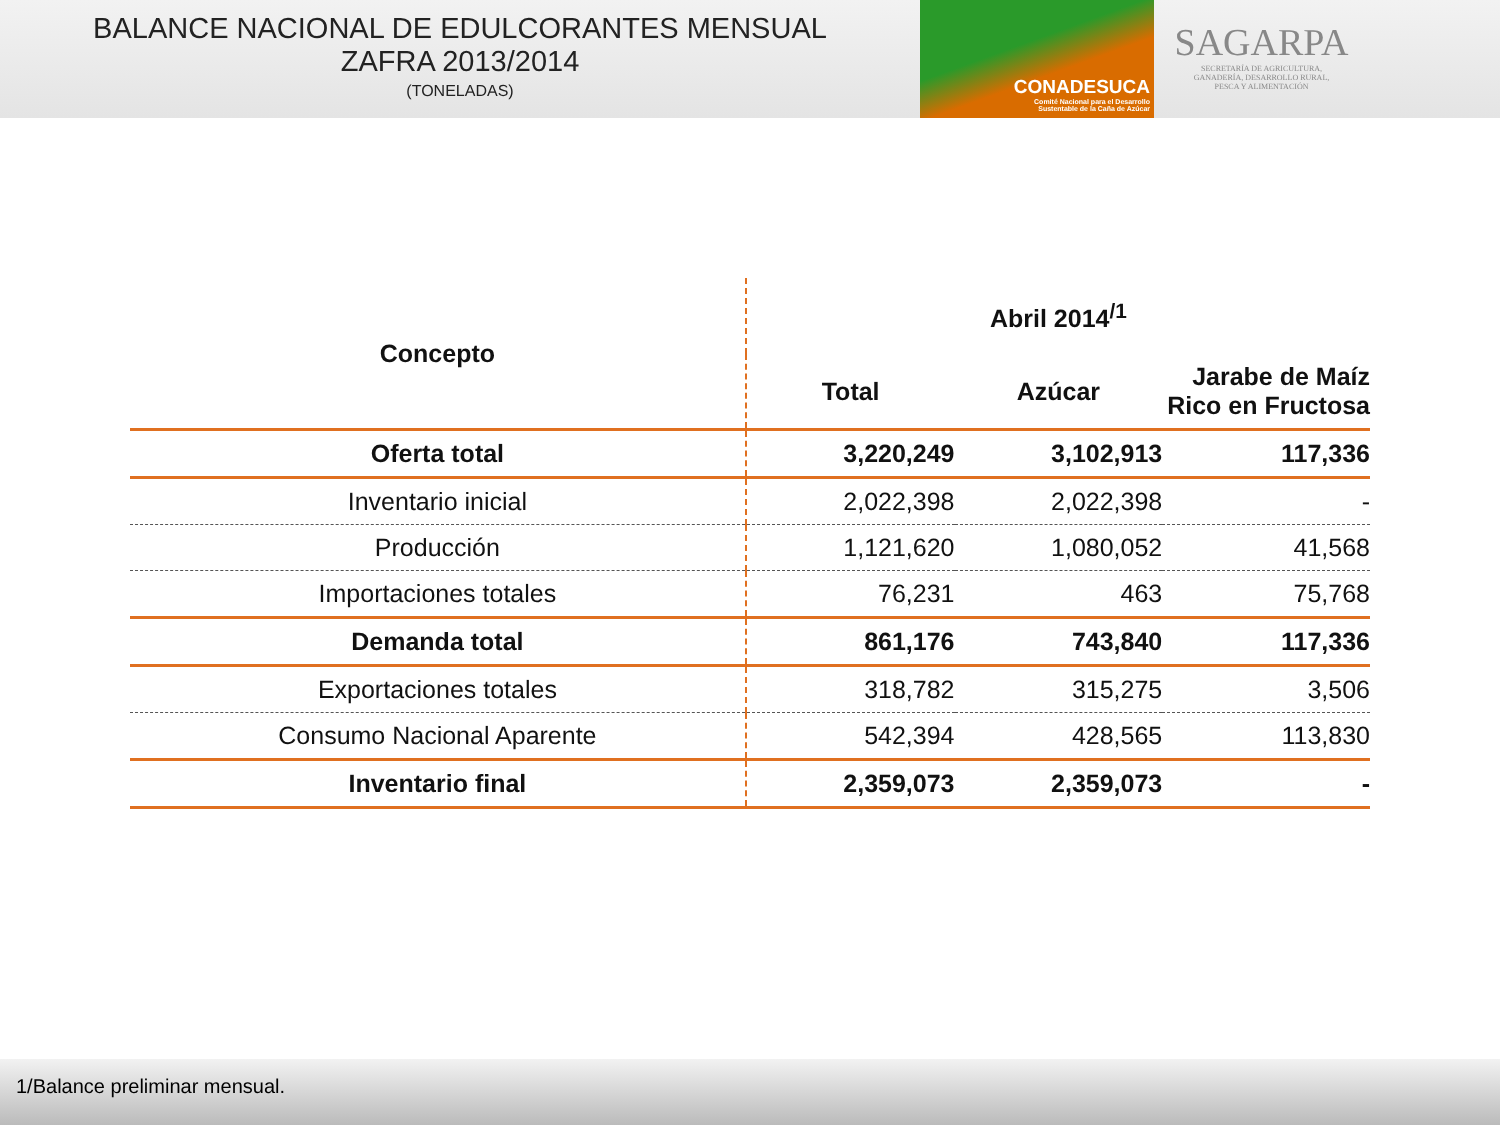BALANCE NACIONAL DE EDULCORANTES MENSUAL
ZAFRA 2013/2014
(TONELADAS)
CONADESUCA
Comité Nacional para el Desarrollo
Sustentable de la Caña de Azúcar
SAGARPA
SECRETARÍA DE AGRICULTURA,
GANADERÍA, DESARROLLO RURAL,
PESCA Y ALIMENTACIÓN
| Concepto | Abril 2014<sup>/1</sup> | | |
| --- | --- | --- | --- |
| | Total | Azúcar | Jarabe de Maíz Rico en Fructosa |
| Oferta total | 3,220,249 | 3,102,913 | 117,336 |
| Inventario inicial | 2,022,398 | 2,022,398 | - |
| Producción | 1,121,620 | 1,080,052 | 41,568 |
| Importaciones totales | 76,231 | 463 | 75,768 |
| Demanda total | 861,176 | 743,840 | 117,336 |
| Exportaciones totales | 318,782 | 315,275 | 3,506 |
| Consumo Nacional Aparente | 542,394 | 428,565 | 113,830 |
| Inventario final | 2,359,073 | 2,359,073 | - |
1/Balance preliminar mensual.